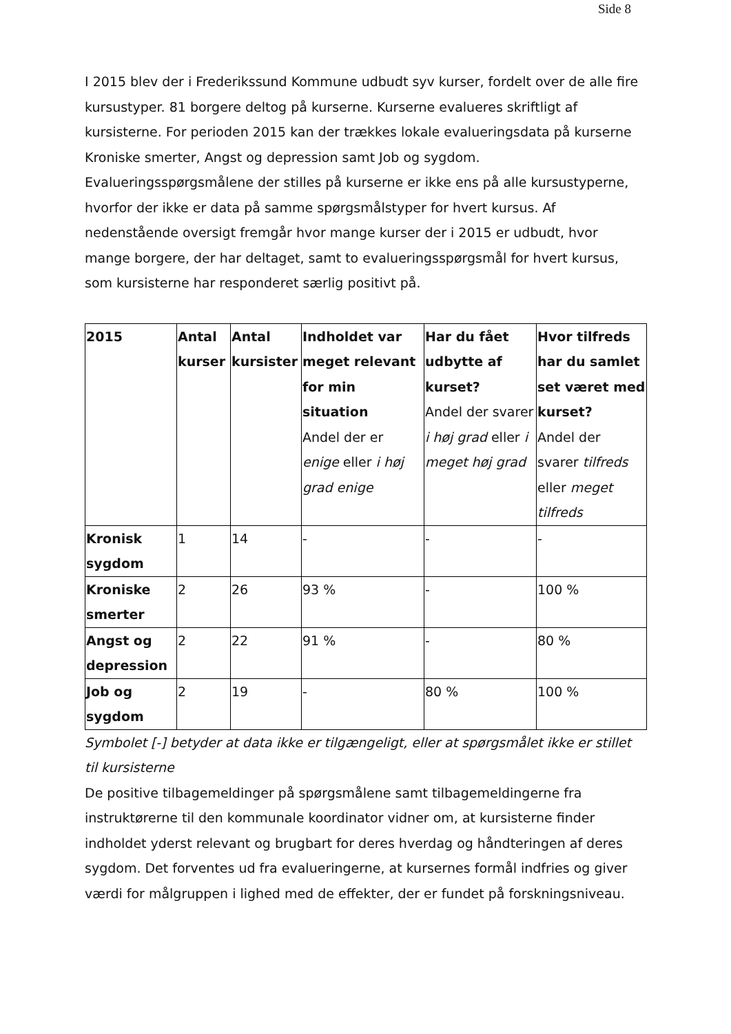Side 8
I 2015 blev der i Frederikssund Kommune udbudt syv kurser, fordelt over de alle fire kursustyper. 81 borgere deltog på kurserne. Kurserne evalueres skriftligt af kursisterne. For perioden 2015 kan der trækkes lokale evalueringsdata på kurserne Kroniske smerter, Angst og depression samt Job og sygdom. Evalueringsspørgsmålene der stilles på kurserne er ikke ens på alle kursustyperne, hvorfor der ikke er data på samme spørgsmålstyper for hvert kursus. Af nedenstående oversigt fremgår hvor mange kurser der i 2015 er udbudt, hvor mange borgere, der har deltaget, samt to evalueringsspørgsmål for hvert kursus, som kursisterne har responderet særlig positivt på.
| 2015 | Antal kurser | Antal kursister | Indholdet var meget relevant for min situation Andel der er enige eller i høj grad enige | Har du fået udbytte af kurset? Andel der svarer i høj grad eller i meget høj grad | Hvor tilfreds har du samlet set været med kurset? Andel der svarer tilfreds eller meget tilfreds |
| --- | --- | --- | --- | --- | --- |
| Kronisk sygdom | 1 | 14 | - | - | - |
| Kroniske smerter | 2 | 26 | 93 % | - | 100 % |
| Angst og depression | 2 | 22 | 91 % | - | 80 % |
| Job og sygdom | 2 | 19 | - | 80 % | 100 % |
Symbolet [-] betyder at data ikke er tilgængeligt, eller at spørgsmålet ikke er stillet til kursisterne
De positive tilbagemeldinger på spørgsmålene samt tilbagemeldingerne fra instruktørerne til den kommunale koordinator vidner om, at kursisterne finder indholdet yderst relevant og brugbart for deres hverdag og håndteringen af deres sygdom. Det forventes ud fra evalueringerne, at kursernes formål indfries og giver værdi for målgruppen i lighed med de effekter, der er fundet på forskningsniveau.